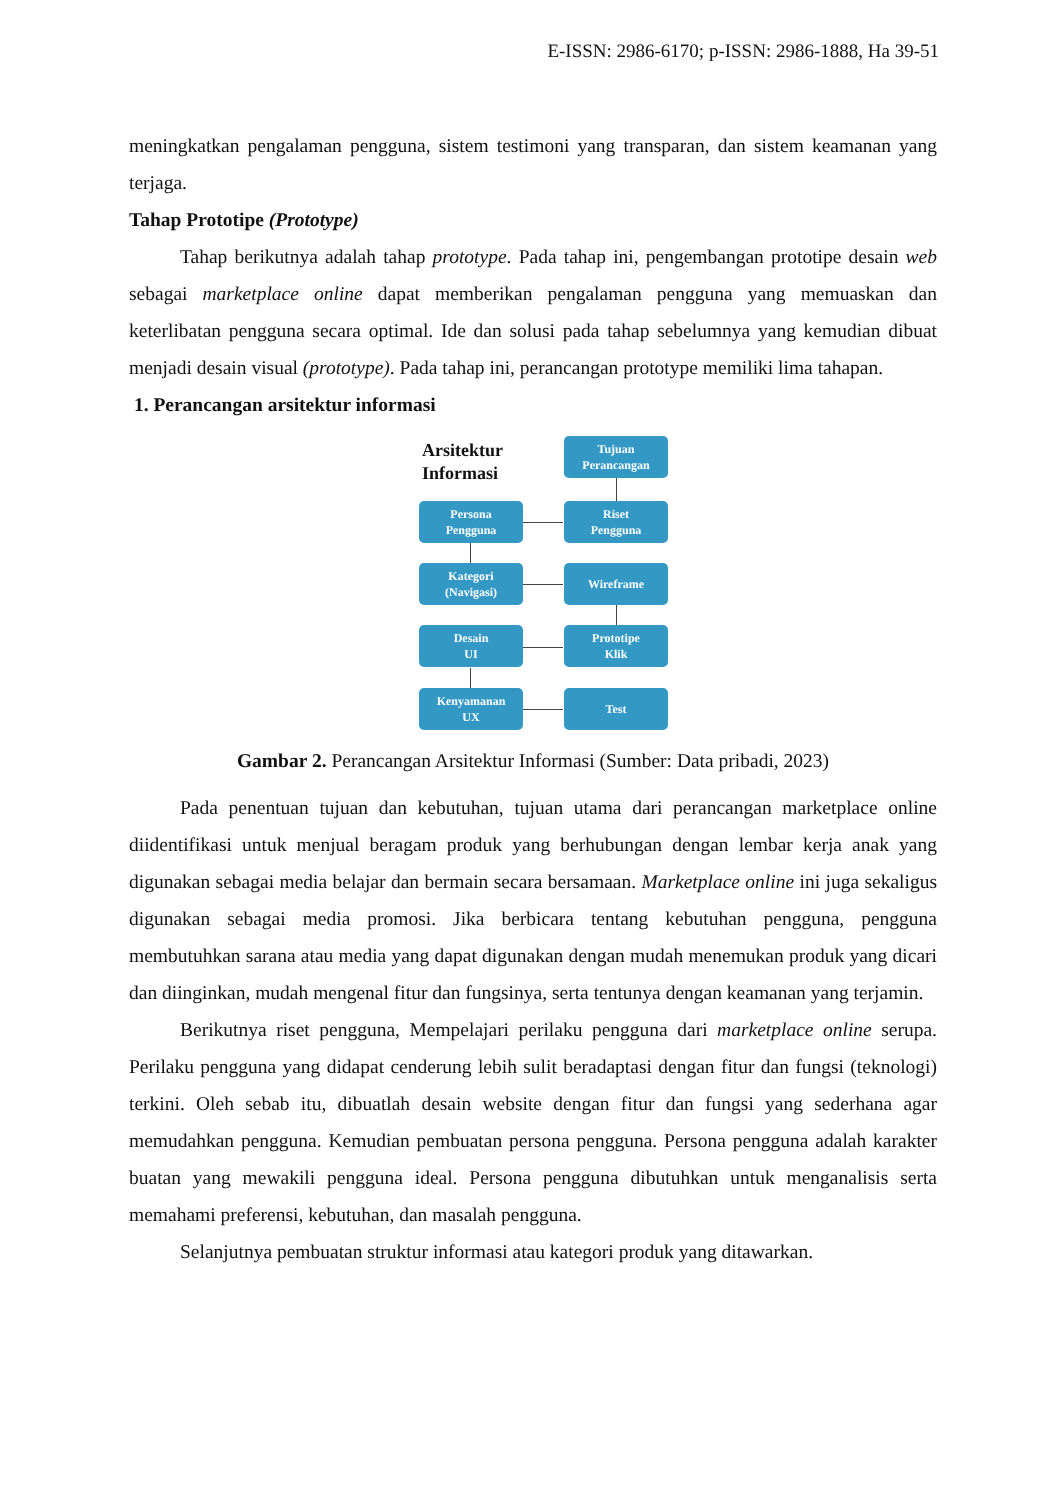E-ISSN: 2986-6170; p-ISSN: 2986-1888, Ha 39-51
meningkatkan pengalaman pengguna, sistem testimoni yang transparan, dan sistem keamanan yang terjaga.
Tahap Prototipe (Prototype)
Tahap berikutnya adalah tahap prototype. Pada tahap ini, pengembangan prototipe desain web sebagai marketplace online dapat memberikan pengalaman pengguna yang memuaskan dan keterlibatan pengguna secara optimal. Ide dan solusi pada tahap sebelumnya yang kemudian dibuat menjadi desain visual (prototype). Pada tahap ini, perancangan prototype memiliki lima tahapan.
1. Perancangan arsitektur informasi
Arsitektur
Informasi
Tujuan
Perancangan
Persona
Pengguna
Riset
Pengguna
Kategori
(Navigasi)
Wireframe
Desain
UI
Prototipe
Klik
Kenyamanan
UX
Test
Gambar 2. Perancangan Arsitektur Informasi (Sumber: Data pribadi, 2023)
Pada penentuan tujuan dan kebutuhan, tujuan utama dari perancangan marketplace online diidentifikasi untuk menjual beragam produk yang berhubungan dengan lembar kerja anak yang digunakan sebagai media belajar dan bermain secara bersamaan. Marketplace online ini juga sekaligus digunakan sebagai media promosi. Jika berbicara tentang kebutuhan pengguna, pengguna membutuhkan sarana atau media yang dapat digunakan dengan mudah menemukan produk yang dicari dan diinginkan, mudah mengenal fitur dan fungsinya, serta tentunya dengan keamanan yang terjamin.
Berikutnya riset pengguna, Mempelajari perilaku pengguna dari marketplace online serupa. Perilaku pengguna yang didapat cenderung lebih sulit beradaptasi dengan fitur dan fungsi (teknologi) terkini. Oleh sebab itu, dibuatlah desain website dengan fitur dan fungsi yang sederhana agar memudahkan pengguna. Kemudian pembuatan persona pengguna. Persona pengguna adalah karakter buatan yang mewakili pengguna ideal. Persona pengguna dibutuhkan untuk menganalisis serta memahami preferensi, kebutuhan, dan masalah pengguna.
Selanjutnya pembuatan struktur informasi atau kategori produk yang ditawarkan.